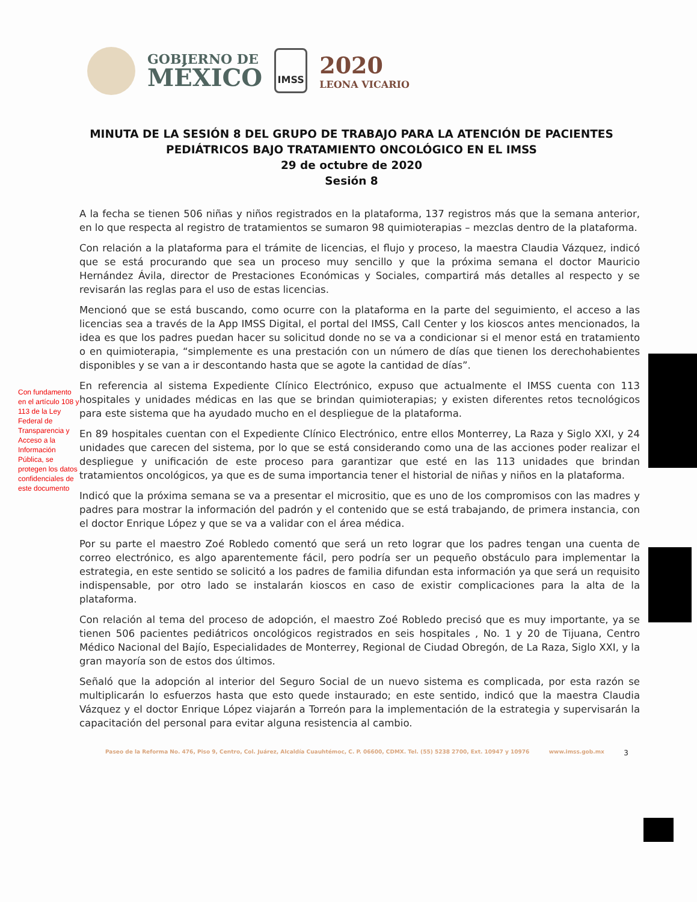GOBIERNO DE
MÉXICO
IMSS
2020
LEONA VICARIO
MINUTA DE LA SESIÓN 8 DEL GRUPO DE TRABAJO PARA LA ATENCIÓN DE PACIENTES PEDIÁTRICOS BAJO TRATAMIENTO ONCOLÓGICO EN EL IMSS
29 de octubre de 2020
Sesión 8
Con fundamento en el artículo 108 y 113 de la Ley Federal de Transparencia y Acceso a la Información Pública, se protegen los datos confidenciales de este documento
A la fecha se tienen 506 niñas y niños registrados en la plataforma, 137 registros más que la semana anterior, en lo que respecta al registro de tratamientos se sumaron 98 quimioterapias – mezclas dentro de la plataforma.
Con relación a la plataforma para el trámite de licencias, el flujo y proceso, la maestra Claudia Vázquez, indicó que se está procurando que sea un proceso muy sencillo y que la próxima semana el doctor Mauricio Hernández Ávila, director de Prestaciones Económicas y Sociales, compartirá más detalles al respecto y se revisarán las reglas para el uso de estas licencias.
Mencionó que se está buscando, como ocurre con la plataforma en la parte del seguimiento, el acceso a las licencias sea a través de la App IMSS Digital, el portal del IMSS, Call Center y los kioscos antes mencionados, la idea es que los padres puedan hacer su solicitud donde no se va a condicionar si el menor está en tratamiento o en quimioterapia, “simplemente es una prestación con un número de días que tienen los derechohabientes disponibles y se van a ir descontando hasta que se agote la cantidad de días”.
En referencia al sistema Expediente Clínico Electrónico, expuso que actualmente el IMSS cuenta con 113 hospitales y unidades médicas en las que se brindan quimioterapias; y existen diferentes retos tecnológicos para este sistema que ha ayudado mucho en el despliegue de la plataforma.
En 89 hospitales cuentan con el Expediente Clínico Electrónico, entre ellos Monterrey, La Raza y Siglo XXI, y 24 unidades que carecen del sistema, por lo que se está considerando como una de las acciones poder realizar el despliegue y unificación de este proceso para garantizar que esté en las 113 unidades que brindan tratamientos oncológicos, ya que es de suma importancia tener el historial de niñas y niños en la plataforma.
Indicó que la próxima semana se va a presentar el micrositio, que es uno de los compromisos con las madres y padres para mostrar la información del padrón y el contenido que se está trabajando, de primera instancia, con el doctor Enrique López y que se va a validar con el área médica.
Por su parte el maestro Zoé Robledo comentó que será un reto lograr que los padres tengan una cuenta de correo electrónico, es algo aparentemente fácil, pero podría ser un pequeño obstáculo para implementar la estrategia, en este sentido se solicitó a los padres de familia difundan esta información ya que será un requisito indispensable, por otro lado se instalarán kioscos en caso de existir complicaciones para la alta de la plataforma.
Con relación al tema del proceso de adopción, el maestro Zoé Robledo precisó que es muy importante, ya se tienen 506 pacientes pediátricos oncológicos registrados en seis hospitales , No. 1 y 20 de Tijuana, Centro Médico Nacional del Bajío, Especialidades de Monterrey, Regional de Ciudad Obregón, de La Raza, Siglo XXI, y la gran mayoría son de estos dos últimos.
Señaló que la adopción al interior del Seguro Social de un nuevo sistema es complicada, por esta razón se multiplicarán lo esfuerzos hasta que esto quede instaurado; en este sentido, indicó que la maestra Claudia Vázquez y el doctor Enrique López viajarán a Torreón para la implementación de la estrategia y supervisarán la capacitación del personal para evitar alguna resistencia al cambio.
Paseo de la Reforma No. 476, Piso 9, Centro, Col. Juárez, Alcaldía Cuauhtémoc, C. P. 06600, CDMX. Tel. (55) 5238 2700, Ext. 10947 y 10976 www.imss.gob.mx 3